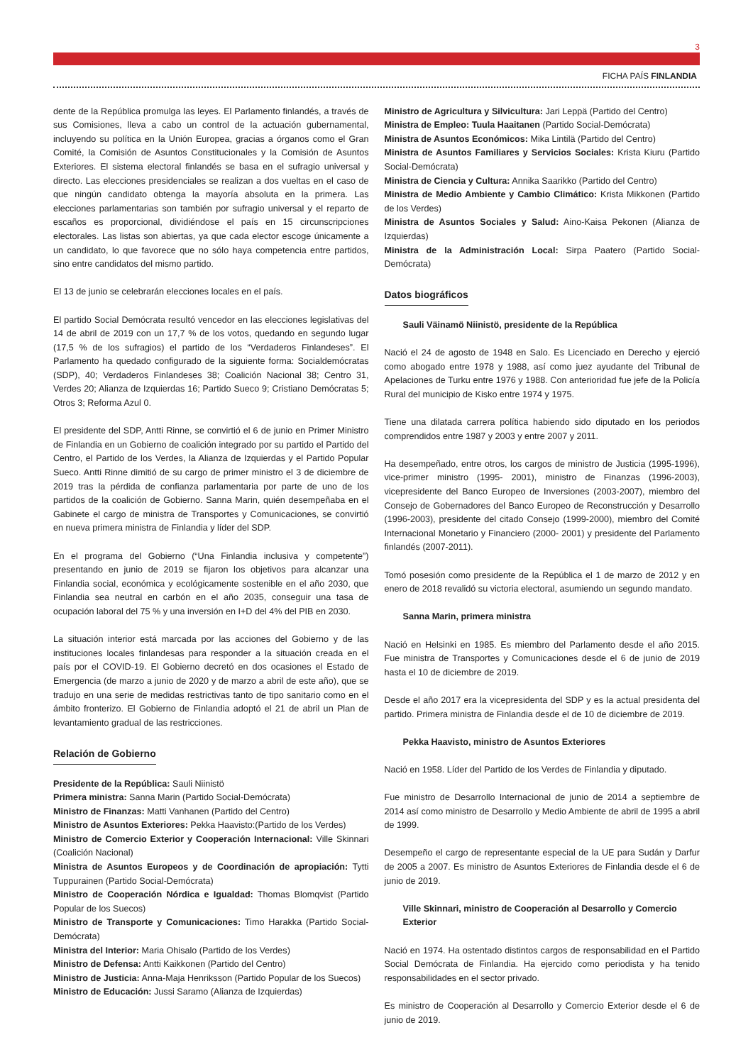3
FICHA PAÍS FINLANDIA
dente de la República promulga las leyes. El Parlamento finlandés, a través de sus Comisiones, lleva a cabo un control de la actuación gubernamental, incluyendo su política en la Unión Europea, gracias a órganos como el Gran Comité, la Comisión de Asuntos Constitucionales y la Comisión de Asuntos Exteriores. El sistema electoral finlandés se basa en el sufragio universal y directo. Las elecciones presidenciales se realizan a dos vueltas en el caso de que ningún candidato obtenga la mayoría absoluta en la primera. Las elecciones parlamentarias son también por sufragio universal y el reparto de escaños es proporcional, dividiéndose el país en 15 circunscripciones electorales. Las listas son abiertas, ya que cada elector escoge únicamente a un candidato, lo que favorece que no sólo haya competencia entre partidos, sino entre candidatos del mismo partido.
El 13 de junio se celebrarán elecciones locales en el país.
El partido Social Demócrata resultó vencedor en las elecciones legislativas del 14 de abril de 2019 con un 17,7 % de los votos, quedando en segundo lugar (17,5 % de los sufragios) el partido de los “Verdaderos Finlandeses”. El Parlamento ha quedado configurado de la siguiente forma: Socialdemócratas (SDP), 40; Verdaderos Finlandeses 38; Coalición Nacional 38; Centro 31, Verdes 20; Alianza de Izquierdas 16; Partido Sueco 9; Cristiano Demócratas 5; Otros 3; Reforma Azul 0.
El presidente del SDP, Antti Rinne, se convirtió el 6 de junio en Primer Ministro de Finlandia en un Gobierno de coalición integrado por su partido el Partido del Centro, el Partido de los Verdes, la Alianza de Izquierdas y el Partido Popular Sueco. Antti Rinne dimitió de su cargo de primer ministro el 3 de diciembre de 2019 tras la pérdida de confianza parlamentaria por parte de uno de los partidos de la coalición de Gobierno. Sanna Marin, quién desempeñaba en el Gabinete el cargo de ministra de Transportes y Comunicaciones, se convirtió en nueva primera ministra de Finlandia y líder del SDP.
En el programa del Gobierno (“Una Finlandia inclusiva y competente”) presentando en junio de 2019 se fijaron los objetivos para alcanzar una Finlandia social, económica y ecológicamente sostenible en el año 2030, que Finlandia sea neutral en carbón en el año 2035, conseguir una tasa de ocupación laboral del 75 % y una inversión en I+D del 4% del PIB en 2030.
La situación interior está marcada por las acciones del Gobierno y de las instituciones locales finlandesas para responder a la situación creada en el país por el COVID-19. El Gobierno decretó en dos ocasiones el Estado de Emergencia (de marzo a junio de 2020 y de marzo a abril de este año), que se tradujo en una serie de medidas restrictivas tanto de tipo sanitario como en el ámbito fronterizo. El Gobierno de Finlandia adoptó el 21 de abril un Plan de levantamiento gradual de las restricciones.
Relación de Gobierno
Presidente de la República: Sauli Niinistö
Primera ministra: Sanna Marin (Partido Social-Demócrata)
Ministro de Finanzas: Matti Vanhanen (Partido del Centro)
Ministro de Asuntos Exteriores: Pekka Haavisto:(Partido de los Verdes)
Ministro de Comercio Exterior y Cooperación Internacional: Ville Skinnari (Coalición Nacional)
Ministra de Asuntos Europeos y de Coordinación de apropiación: Tytti Tuppurainen (Partido Social-Demócrata)
Ministro de Cooperación Nórdica e Igualdad: Thomas Blomqvist (Partido Popular de los Suecos)
Ministro de Transporte y Comunicaciones: Timo Harakka (Partido Social-Demócrata)
Ministra del Interior: Maria Ohisalo (Partido de los Verdes)
Ministro de Defensa: Antti Kaikkonen (Partido del Centro)
Ministro de Justicia: Anna-Maja Henriksson (Partido Popular de los Suecos)
Ministro de Educación: Jussi Saramo (Alianza de Izquierdas)
Ministro de Agricultura y Silvicultura: Jari Leppä (Partido del Centro)
Ministra de Empleo: Tuula Haaitanen (Partido Social-Demócrata)
Ministra de Asuntos Económicos: Mika Lintilä (Partido del Centro)
Ministra de Asuntos Familiares y Servicios Sociales: Krista Kiuru (Partido Social-Demócrata)
Ministra de Ciencia y Cultura: Annika Saarikko (Partido del Centro)
Ministra de Medio Ambiente y Cambio Climático: Krista Mikkonen (Partido de los Verdes)
Ministra de Asuntos Sociales y Salud: Aino-Kaisa Pekonen (Alianza de Izquierdas)
Ministra de la Administración Local: Sirpa Paatero (Partido Social-Demócrata)
Datos biográficos
Sauli Väinamö Niinistö, presidente de la República
Nació el 24 de agosto de 1948 en Salo. Es Licenciado en Derecho y ejerció como abogado entre 1978 y 1988, así como juez ayudante del Tribunal de Apelaciones de Turku entre 1976 y 1988. Con anterioridad fue jefe de la Policía Rural del municipio de Kisko entre 1974 y 1975.
Tiene una dilatada carrera política habiendo sido diputado en los periodos comprendidos entre 1987 y 2003 y entre 2007 y 2011.
Ha desempeñado, entre otros, los cargos de ministro de Justicia (1995-1996), vice-primer ministro (1995- 2001), ministro de Finanzas (1996-2003), vicepresidente del Banco Europeo de Inversiones (2003-2007), miembro del Consejo de Gobernadores del Banco Europeo de Reconstrucción y Desarrollo (1996-2003), presidente del citado Consejo (1999-2000), miembro del Comité Internacional Monetario y Financiero (2000- 2001) y presidente del Parlamento finlandés (2007-2011).
Tomó posesión como presidente de la República el 1 de marzo de 2012 y en enero de 2018 revalidó su victoria electoral, asumiendo un segundo mandato.
Sanna Marin, primera ministra
Nació en Helsinki en 1985. Es miembro del Parlamento desde el año 2015. Fue ministra de Transportes y Comunicaciones desde el 6 de junio de 2019 hasta el 10 de diciembre de 2019.
Desde el año 2017 era la vicepresidenta del SDP y es la actual presidenta del partido. Primera ministra de Finlandia desde el de 10 de diciembre de 2019.
Pekka Haavisto, ministro de Asuntos Exteriores
Nació en 1958. Líder del Partido de los Verdes de Finlandia y diputado.
Fue ministro de Desarrollo Internacional de junio de 2014 a septiembre de 2014 así como ministro de Desarrollo y Medio Ambiente de abril de 1995 a abril de 1999.
Desempeño el cargo de representante especial de la UE para Sudán y Darfur de 2005 a 2007. Es ministro de Asuntos Exteriores de Finlandia desde el 6 de junio de 2019.
Ville Skinnari, ministro de Cooperación al Desarrollo y Comercio Exterior
Nació en 1974. Ha ostentado distintos cargos de responsabilidad en el Partido Social Demócrata de Finlandia. Ha ejercido como periodista y ha tenido responsabilidades en el sector privado.
Es ministro de Cooperación al Desarrollo y Comercio Exterior desde el 6 de junio de 2019.